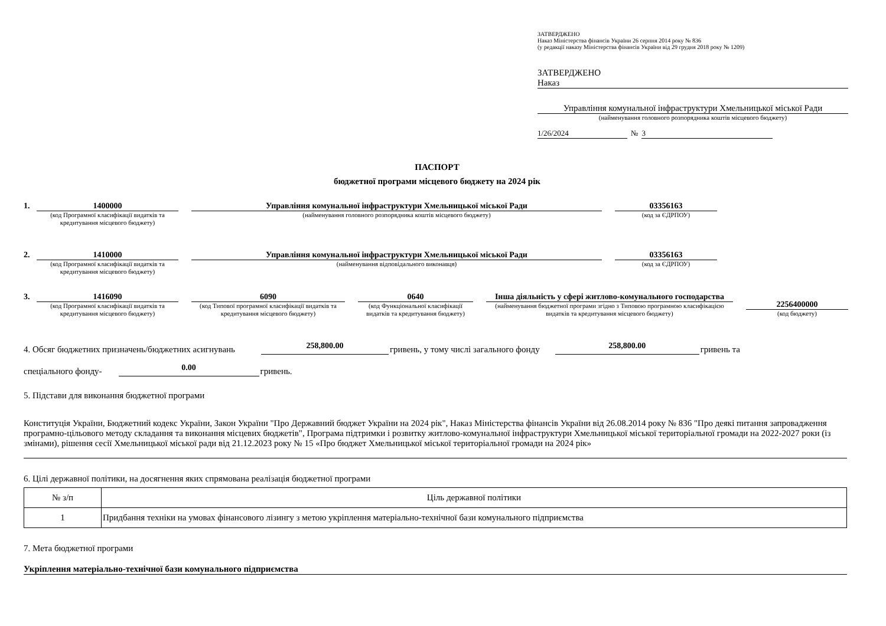ЗАТВЕРДЖЕНО
Наказ Міністерства фінансів України 26 серпня 2014 року № 836
(у редакції наказу Міністерства фінансів України від 29 грудня 2018 року № 1209)
ЗАТВЕРДЖЕНО
Наказ
Управління комунальної інфраструктури Хмельницької міської Ради
(найменування головного розпорядника коштів місцевого бюджету)
1/26/2024 № 3
ПАСПОРТ
бюджетної програми місцевого бюджету на 2024 рік
1. 1400000
(код Програмної класифікації видатків та кредитування місцевого бюджету)
Управління комунальної інфраструктури Хмельницької міської Ради
(найменування головного розпорядника коштів місцевого бюджету)
03356163
(код за ЄДРПОУ)
2. 1410000
(код Програмної класифікації видатків та кредитування місцевого бюджету)
Управління комунальної інфраструктури Хмельницької міської Ради
(найменування відповідального виконавця)
03356163
(код за ЄДРПОУ)
3.
1416090
(код Програмної класифікації видатків та кредитування місцевого бюджету)
6090
(код Типової програмної класифікації видатків та кредитування місцевого бюджету)
0640
(код Функціональної класифікації видатків та кредитування бюджету)
Інша діяльність у сфері житлово-комунального господарства
(найменування бюджетної програми згідно з Типовою програмною класифікацією видатків та кредитування місцевого бюджету)
2256400000
(код бюджету)
4. Обсяг бюджетних призначень/бюджетних асигнувань 258,800.00 гривень, у тому числі загального фонду 258,800.00 гривень та
спеціального фонду- 0.00 гривень.
5. Підстави для виконання бюджетної програми
Конституція України, Бюджетний кодекс України, Закон України "Про Державний бюджет України на 2024 рік", Наказ Міністерства фінансів України від 26.08.2014 року № 836 "Про деякі питання запровадження програмно-цільового методу складання та виконання місцевих бюджетів", Програма підтримки і розвитку житлово-комунальної інфраструктури Хмельницької міської територіальної громади на 2022-2027 роки (із змінами), рішення сесії Хмельницької міської ради від 21.12.2023 року № 15 «Про бюджет Хмельницької міської територіальної громади на 2024 рік»
6. Цілі державної політики, на досягнення яких спрямована реалізація бюджетної програми
| № з/п | Ціль державної політики |
| --- | --- |
| 1 | Придбання техніки на умовах фінансового лізингу з метою укріплення матеріально-технічної бази комунального підприємства |
7. Мета бюджетної програми
Укріплення матеріально-технічної бази комунального підприємства